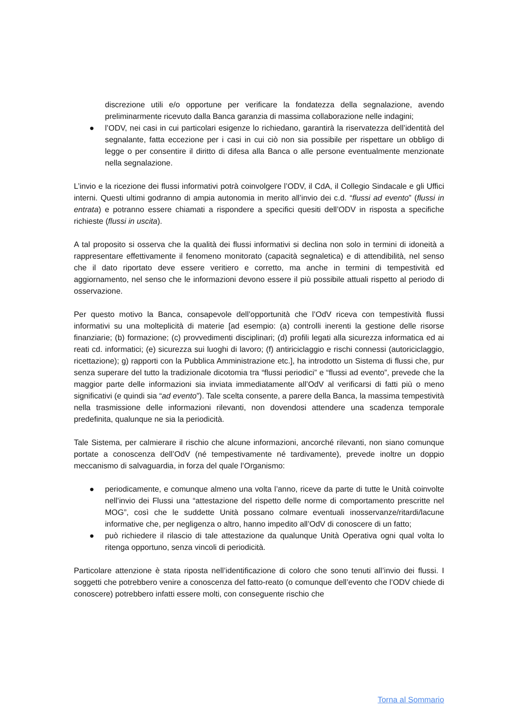discrezione utili e/o opportune per verificare la fondatezza della segnalazione, avendo preliminarmente ricevuto dalla Banca garanzia di massima collaborazione nelle indagini;
● l’ODV, nei casi in cui particolari esigenze lo richiedano, garantirà la riservatezza dell’identità del segnalante, fatta eccezione per i casi in cui ciò non sia possibile per rispettare un obbligo di legge o per consentire il diritto di difesa alla Banca o alle persone eventualmente menzionate nella segnalazione.
L’invio e la ricezione dei flussi informativi potrà coinvolgere l’ODV, il CdA, il Collegio Sindacale e gli Uffici interni. Questi ultimi godranno di ampia autonomia in merito all’invio dei c.d. “flussi ad evento” (flussi in entrata) e potranno essere chiamati a rispondere a specifici quesiti dell’ODV in risposta a specifiche richieste (flussi in uscita).
A tal proposito si osserva che la qualità dei flussi informativi si declina non solo in termini di idoneità a rappresentare effettivamente il fenomeno monitorato (capacità segnaletica) e di attendibilità, nel senso che il dato riportato deve essere veritiero e corretto, ma anche in termini di tempestività ed aggiornamento, nel senso che le informazioni devono essere il più possibile attuali rispetto al periodo di osservazione.
Per questo motivo la Banca, consapevole dell’opportunità che l’OdV riceva con tempestività flussi informativi su una molteplicità di materie [ad esempio: (a) controlli inerenti la gestione delle risorse finanziarie; (b) formazione; (c) provvedimenti disciplinari; (d) profili legati alla sicurezza informatica ed ai reati cd. informatici; (e) sicurezza sui luoghi di lavoro; (f) antiriciclaggio e rischi connessi (autoriciclaggio, ricettazione); g) rapporti con la Pubblica Amministrazione etc.], ha introdotto un Sistema di flussi che, pur senza superare del tutto la tradizionale dicotomia tra “flussi periodici” e “flussi ad evento”, prevede che la maggior parte delle informazioni sia inviata immediatamente all’OdV al verificarsi di fatti più o meno significativi (e quindi sia “ad evento”). Tale scelta consente, a parere della Banca, la massima tempestività nella trasmissione delle informazioni rilevanti, non dovendosi attendere una scadenza temporale predefinita, qualunque ne sia la periodicità.
Tale Sistema, per calmierare il rischio che alcune informazioni, ancorché rilevanti, non siano comunque portate a conoscenza dell’OdV (né tempestivamente né tardivamente), prevede inoltre un doppio meccanismo di salvaguardia, in forza del quale l’Organismo:
● periodicamente, e comunque almeno una volta l’anno, riceve da parte di tutte le Unità coinvolte nell’invio dei Flussi una “attestazione del rispetto delle norme di comportamento prescritte nel MOG”, così che le suddette Unità possano colmare eventuali inosservanze/ritardi/lacune informative che, per negligenza o altro, hanno impedito all’OdV di conoscere di un fatto;
● può richiedere il rilascio di tale attestazione da qualunque Unità Operativa ogni qual volta lo ritenga opportuno, senza vincoli di periodicità.
Particolare attenzione è stata riposta nell’identificazione di coloro che sono tenuti all’invio dei flussi. I soggetti che potrebbero venire a conoscenza del fatto-reato (o comunque dell’evento che l’ODV chiede di conoscere) potrebbero infatti essere molti, con conseguente rischio che
Torna al Sommario